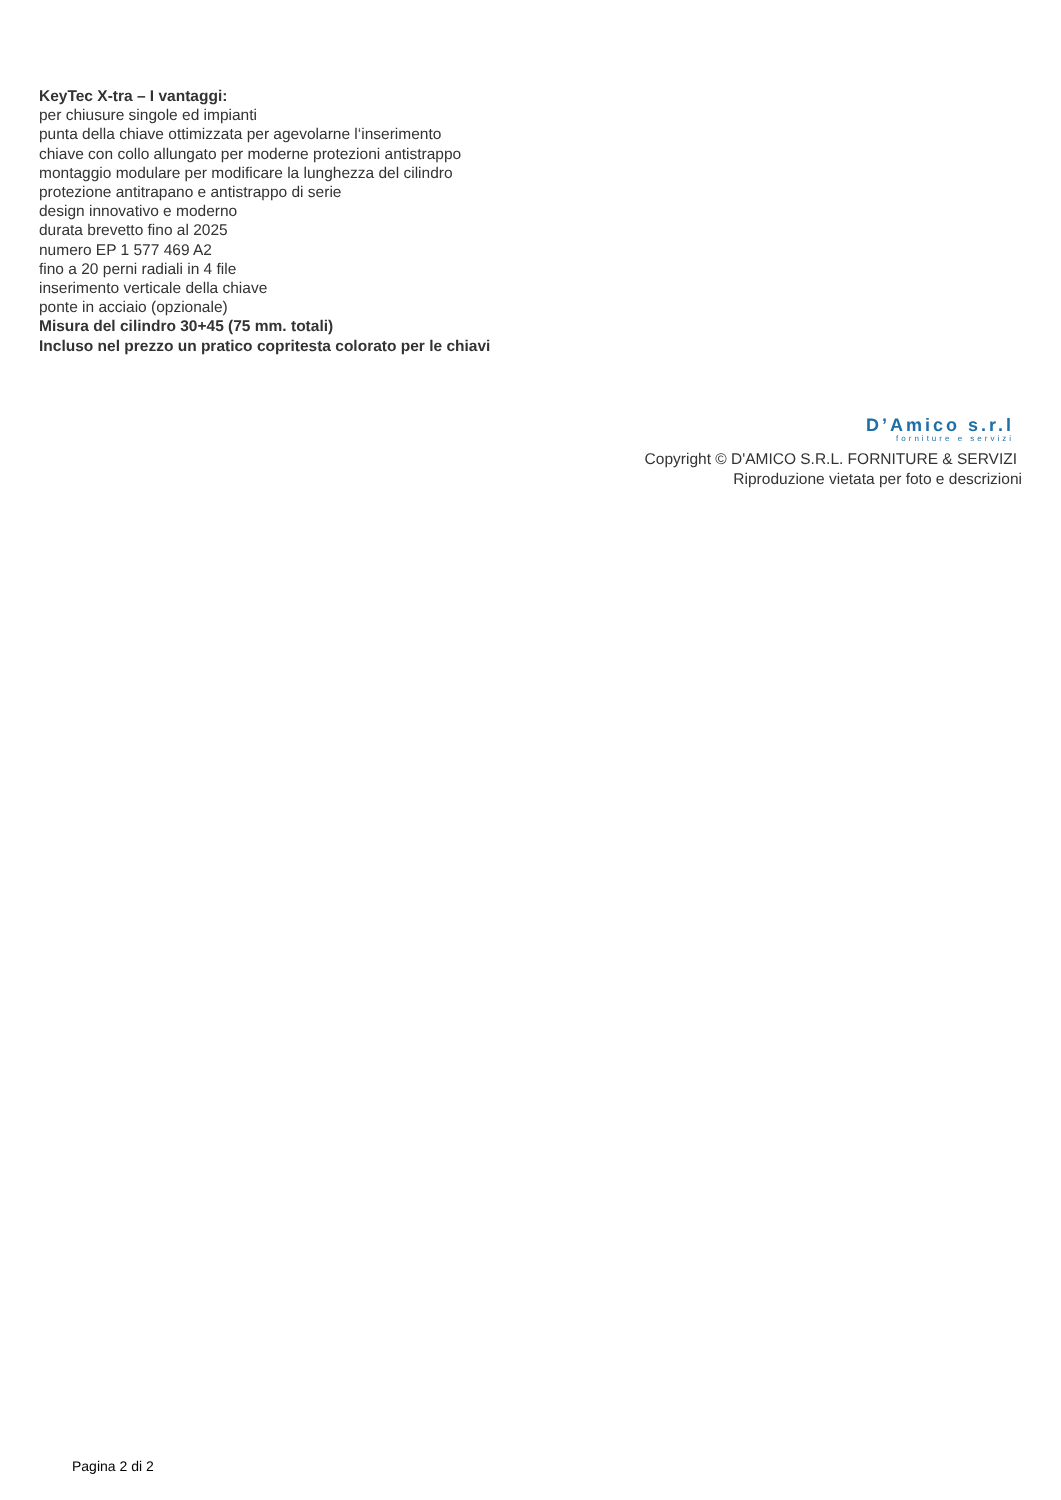KeyTec X-tra – I vantaggi:
per chiusure singole ed impianti
punta della chiave ottimizzata per agevolarne l‘inserimento
chiave con collo allungato per moderne protezioni antistrappo
montaggio modulare per modificare la lunghezza del cilindro
protezione antitrapano e antistrappo di serie
design innovativo e moderno
durata brevetto fino al 2025
numero EP 1 577 469 A2
fino a 20 perni radiali in 4 file
inserimento verticale della chiave
ponte in acciaio (opzionale)
Misura del cilindro 30+45 (75 mm. totali)
Incluso nel prezzo un pratico copritesta colorato per le chiavi
D’Amico s.r.l
forniture e servizi
Copyright © D'AMICO S.R.L. FORNITURE & SERVIZI
Riproduzione vietata per foto e descrizioni
Pagina 2 di 2